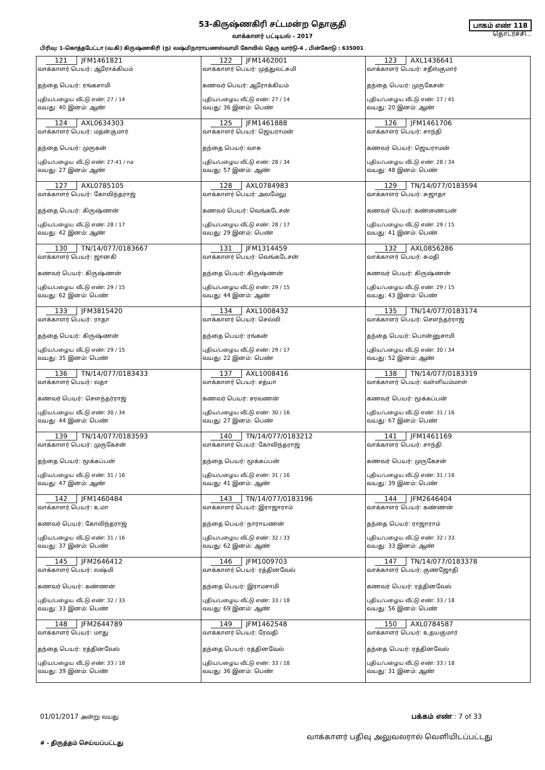53-கிருஷ்ணகிரி சட்டமன்ற தொகுதி
வாக்காளர் பட்டியல் - 2017
பாகம் எண் 118
தொடர்ச்சி...
பிரிவு: 1-கொத்தபேட்டா (வ.கி) கிருஷ்ணகிரி (ந) லஷ்மிநாராயணஸ்வாமி கோவில் தெரு வார்டு-4 , பின்கோடு : 635001
| 121 JFM1461821 வாக்காளர் பெயர்: ஆரோக்கியம் தந்தை பெயர்: ரங்கசாமி புதிய/பழைய வீட்டு எண்: 27 / 14 வயது: 40 இனம்: ஆண் | 122 JFM1462001 வாக்காளர் பெயர்: முத்துலட்சுமி கணவர் பெயர்: ஆரோக்கியம் புதிய/பழைய வீட்டு எண்: 27 / 14 வயது: 36 இனம்: பெண் | 123 AXL1436641 வாக்காளர் பெயர்: சதீஸ்குமார் தந்தை பெயர்: முருகேசன் புதிய/பழைய வீட்டு எண்: 27 / 41 வயது: 20 இனம்: ஆண் |
| 124 AXL0634303 வாக்காளர் பெயர்: மதன்குமார் தந்தை பெயர்: முருகன் புதிய/பழைய வீட்டு எண்: 27-41 / na வயது: 27 இனம்: ஆண் | 125 JFM1461888 வாக்காளர் பெயர்: ஜெயராமன் தந்தை பெயர்: வாசு புதிய/பழைய வீட்டு எண்: 28 / 34 வயது: 57 இனம்: ஆண் | 126 JFM1461706 வாக்காளர் பெயர்: சாந்தி கணவர் பெயர்: ஜெயராமன் புதிய/பழைய வீட்டு எண்: 28 / 34 வயது: 48 இனம்: பெண் |
| 127 AXL0785105 வாக்காளர் பெயர்: கோவிந்தராஜ் தந்தை பெயர்: கிருஷ்ணன் புதிய/பழைய வீட்டு எண்: 28 / 17 வயது: 42 இனம்: ஆண் | 128 AXL0784983 வாக்காளர் பெயர்: அலமேலு கணவர் பெயர்: வெங்கடேசன் புதிய/பழைய வீட்டு எண்: 28 / 17 வயது: 29 இனம்: பெண் | 129 TN/14/077/0183594 வாக்காளர் பெயர்: சுஜாதா கணவர் பெயர்: கண்ணையன் புதிய/பழைய வீட்டு எண்: 29 / 15 வயது: 41 இனம்: பெண் |
| 130 TN/14/077/0183667 வாக்காளர் பெயர்: ஜானகி கணவர் பெயர்: கிருஷ்ணன் புதிய/பழைய வீட்டு எண்: 29 / 15 வயது: 62 இனம்: பெண் | 131 JFM1314459 வாக்காளர் பெயர்: வெங்கடேசன் தந்தை பெயர்: கிருஷ்ணன் புதிய/பழைய வீட்டு எண்: 29 / 15 வயது: 44 இனம்: ஆண் | 132 AXL0856286 வாக்காளர் பெயர்: சுமதி கணவர் பெயர்: கிருஷ்ணன் புதிய/பழைய வீட்டு எண்: 29 / 15 வயது: 43 இனம்: பெண் |
| 133 JFM3815420 வாக்காளர் பெயர்: ராதா தந்தை பெயர்: கிருஷ்ணன் புதிய/பழைய வீட்டு எண்: 29 / 15 வயது: 35 இனம்: பெண் | 134 AXL1008432 வாக்காளர் பெயர்: செல்வி தந்தை பெயர்: ரங்கன் புதிய/பழைய வீட்டு எண்: 29 / 17 வயது: 22 இனம்: பெண் | 135 TN/14/077/0183174 வாக்காளர் பெயர்: சௌந்தர்ராஜ் தந்தை பெயர்: பொன்னுசாமி புதிய/பழைய வீட்டு எண்: 30 / 34 வயது: 52 இனம்: ஆண் |
| 136 TN/14/077/0183433 வாக்காளர் பெயர்: லதா கணவர் பெயர்: சௌந்தர்ராஜ் புதிய/பழைய வீட்டு எண்: 30 / 34 வயது: 44 இனம்: பெண் | 137 AXL1008416 வாக்காளர் பெயர்: சத்யா கணவர் பெயர்: சரவணன் புதிய/பழைய வீட்டு எண்: 30 / 16 வயது: 27 இனம்: பெண் | 138 TN/14/077/0183319 வாக்காளர் பெயர்: வள்ளியம்மாள் கணவர் பெயர்: மூக்கப்பன் புதிய/பழைய வீட்டு எண்: 31 / 16 வயது: 67 இனம்: பெண் |
| 139 TN/14/077/0183593 வாக்காளர் பெயர்: முருகேசன் தந்தை பெயர்: மூக்கப்பன் புதிய/பழைய வீட்டு எண்: 31 / 16 வயது: 47 இனம்: ஆண் | 140 TN/14/077/0183212 வாக்காளர் பெயர்: கோவிந்தராஜ் தந்தை பெயர்: மூக்கப்பன் புதிய/பழைய வீட்டு எண்: 31 / 16 வயது: 41 இனம்: ஆண் | 141 JFM1461169 வாக்காளர் பெயர்: சாந்தி கணவர் பெயர்: முருகேசன் புதிய/பழைய வீட்டு எண்: 31 / 16 வயது: 39 இனம்: பெண் |
| 142 JFM1460484 வாக்காளர் பெயர்: உமா கணவர் பெயர்: கோவிந்தராஜ் புதிய/பழைய வீட்டு எண்: 31 / 16 வயது: 37 இனம்: பெண் | 143 TN/14/077/0183196 வாக்காளர் பெயர்: இராஜாராம் தந்தை பெயர்: நாராயணன் புதிய/பழைய வீட்டு எண்: 32 / 33 வயது: 62 இனம்: ஆண் | 144 JFM2646404 வாக்காளர் பெயர்: கண்ணன் தந்தை பெயர்: ராஜாராம் புதிய/பழைய வீட்டு எண்: 32 / 33 வயது: 33 இனம்: ஆண் |
| 145 JFM2646412 வாக்காளர் பெயர்: லஷ்மி கணவர் பெயர்: கண்ணன் புதிய/பழைய வீட்டு எண்: 32 / 33 வயது: 33 இனம்: பெண் | 146 JFM1009703 வாக்காளர் பெயர்: ரத்தினவேல் தந்தை பெயர்: இராமசாமி புதிய/பழைய வீட்டு எண்: 33 / 18 வயது: 69 இனம்: ஆண் | 147 TN/14/077/0183378 வாக்காளர் பெயர்: குணஜோதி கணவர் பெயர்: ரத்தினவேல் புதிய/பழைய வீட்டு எண்: 33 / 18 வயது: 56 இனம்: பெண் |
| 148 JFM2644789 வாக்காளர் பெயர்: மாது தந்தை பெயர்: ரத்தினவேல் புதிய/பழைய வீட்டு எண்: 33 / 18 வயது: 39 இனம்: பெண் | 149 JFM1462548 வாக்காளர் பெயர்: ரேவதி தந்தை பெயர்: ரத்தினவேல் புதிய/பழைய வீட்டு எண்: 33 / 18 வயது: 36 இனம்: பெண் | 150 AXL0784587 வாக்காளர் பெயர்: உதயகுமார் தந்தை பெயர்: ரத்தினவேல் புதிய/பழைய வீட்டு எண்: 33 / 18 வயது: 31 இனம்: ஆண் |
01/01/2017 அன்று வயது பக்கம் எண் : 7 of 33
# - திருத்தம் செய்யப்பட்டது வாக்காளர் பதிவு அலுவலரால் வெளியிடப்பட்டது